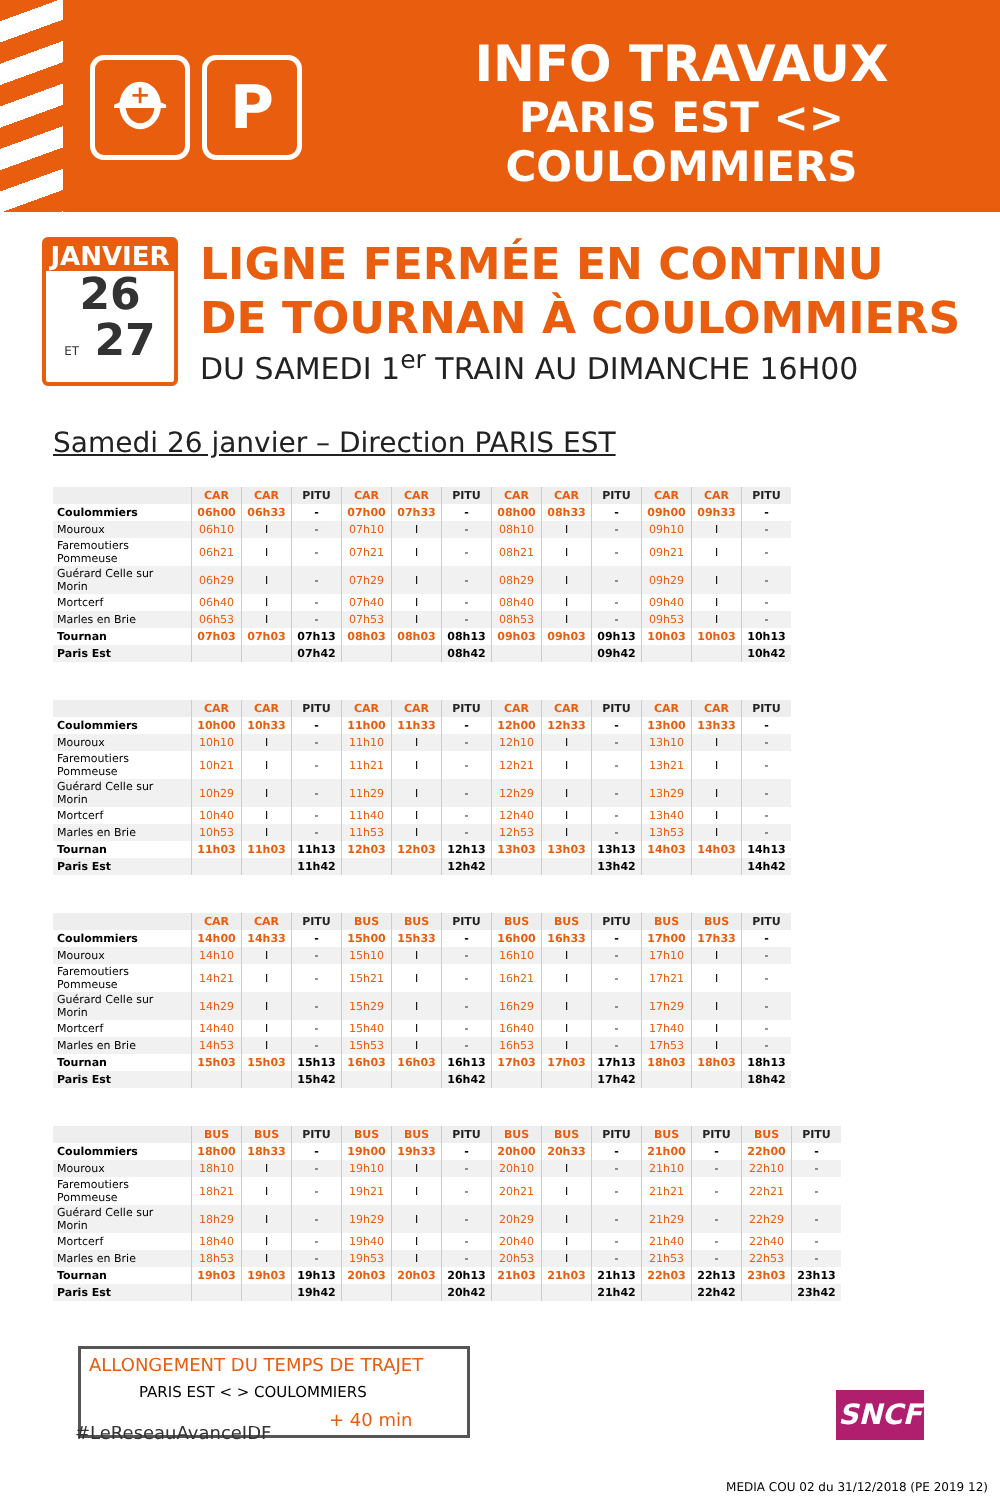INFO TRAVAUX
PARIS EST <>
COULOMMIERS
⛑ P
JANVIER
26
ET 27
LIGNE FERMÉE EN CONTINU
DE TOURNAN À COULOMMIERS
DU SAMEDI 1<sup>er</sup> TRAIN AU DIMANCHE 16H00
Samedi 26 janvier – Direction PARIS EST
| | CAR | CAR | PITU | CAR | CAR | PITU | CAR | CAR | PITU | CAR | CAR | PITU |
| --- | --- | --- | --- | --- | --- | --- | --- | --- | --- | --- | --- | --- |
| Coulommiers | 06h00 | 06h33 | - | 07h00 | 07h33 | - | 08h00 | 08h33 | - | 09h00 | 09h33 | - |
| Mouroux | 06h10 | I | - | 07h10 | I | - | 08h10 | I | - | 09h10 | I | - |
| Faremoutiers Pommeuse | 06h21 | I | - | 07h21 | I | - | 08h21 | I | - | 09h21 | I | - |
| Guérard Celle sur Morin | 06h29 | I | - | 07h29 | I | - | 08h29 | I | - | 09h29 | I | - |
| Mortcerf | 06h40 | I | - | 07h40 | I | - | 08h40 | I | - | 09h40 | I | - |
| Marles en Brie | 06h53 | I | - | 07h53 | I | - | 08h53 | I | - | 09h53 | I | - |
| Tournan | 07h03 | 07h03 | 07h13 | 08h03 | 08h03 | 08h13 | 09h03 | 09h03 | 09h13 | 10h03 | 10h03 | 10h13 |
| Paris Est | | | 07h42 | | | 08h42 | | | 09h42 | | | 10h42 |
| | CAR | CAR | PITU | CAR | CAR | PITU | CAR | CAR | PITU | CAR | CAR | PITU |
| --- | --- | --- | --- | --- | --- | --- | --- | --- | --- | --- | --- | --- |
| Coulommiers | 10h00 | 10h33 | - | 11h00 | 11h33 | - | 12h00 | 12h33 | - | 13h00 | 13h33 | - |
| Mouroux | 10h10 | I | - | 11h10 | I | - | 12h10 | I | - | 13h10 | I | - |
| Faremoutiers Pommeuse | 10h21 | I | - | 11h21 | I | - | 12h21 | I | - | 13h21 | I | - |
| Guérard Celle sur Morin | 10h29 | I | - | 11h29 | I | - | 12h29 | I | - | 13h29 | I | - |
| Mortcerf | 10h40 | I | - | 11h40 | I | - | 12h40 | I | - | 13h40 | I | - |
| Marles en Brie | 10h53 | I | - | 11h53 | I | - | 12h53 | I | - | 13h53 | I | - |
| Tournan | 11h03 | 11h03 | 11h13 | 12h03 | 12h03 | 12h13 | 13h03 | 13h03 | 13h13 | 14h03 | 14h03 | 14h13 |
| Paris Est | | | 11h42 | | | 12h42 | | | 13h42 | | | 14h42 |
| | CAR | CAR | PITU | BUS | BUS | PITU | BUS | BUS | PITU | BUS | BUS | PITU |
| --- | --- | --- | --- | --- | --- | --- | --- | --- | --- | --- | --- | --- |
| Coulommiers | 14h00 | 14h33 | - | 15h00 | 15h33 | - | 16h00 | 16h33 | - | 17h00 | 17h33 | - |
| Mouroux | 14h10 | I | - | 15h10 | I | - | 16h10 | I | - | 17h10 | I | - |
| Faremoutiers Pommeuse | 14h21 | I | - | 15h21 | I | - | 16h21 | I | - | 17h21 | I | - |
| Guérard Celle sur Morin | 14h29 | I | - | 15h29 | I | - | 16h29 | I | - | 17h29 | I | - |
| Mortcerf | 14h40 | I | - | 15h40 | I | - | 16h40 | I | - | 17h40 | I | - |
| Marles en Brie | 14h53 | I | - | 15h53 | I | - | 16h53 | I | - | 17h53 | I | - |
| Tournan | 15h03 | 15h03 | 15h13 | 16h03 | 16h03 | 16h13 | 17h03 | 17h03 | 17h13 | 18h03 | 18h03 | 18h13 |
| Paris Est | | | 15h42 | | | 16h42 | | | 17h42 | | | 18h42 |
| | BUS | BUS | PITU | BUS | BUS | PITU | BUS | BUS | PITU | BUS | PITU | BUS | PITU |
| --- | --- | --- | --- | --- | --- | --- | --- | --- | --- | --- | --- | --- | --- |
| Coulommiers | 18h00 | 18h33 | - | 19h00 | 19h33 | - | 20h00 | 20h33 | - | 21h00 | - | 22h00 | - |
| Mouroux | 18h10 | I | - | 19h10 | I | - | 20h10 | I | - | 21h10 | - | 22h10 | - |
| Faremoutiers Pommeuse | 18h21 | I | - | 19h21 | I | - | 20h21 | I | - | 21h21 | - | 22h21 | - |
| Guérard Celle sur Morin | 18h29 | I | - | 19h29 | I | - | 20h29 | I | - | 21h29 | - | 22h29 | - |
| Mortcerf | 18h40 | I | - | 19h40 | I | - | 20h40 | I | - | 21h40 | - | 22h40 | - |
| Marles en Brie | 18h53 | I | - | 19h53 | I | - | 20h53 | I | - | 21h53 | - | 22h53 | - |
| Tournan | 19h03 | 19h03 | 19h13 | 20h03 | 20h03 | 20h13 | 21h03 | 21h03 | 21h13 | 22h03 | 22h13 | 23h03 | 23h13 |
| Paris Est | | | 19h42 | | | 20h42 | | | 21h42 | | 22h42 | | 23h42 |
ALLONGEMENT DU TEMPS DE TRAJET
PARIS EST < > COULOMMIERS
+ 40 min
#LeReseauAvanceIDF
SNCF
MEDIA COU 02 du 31/12/2018 (PE 2019 12)